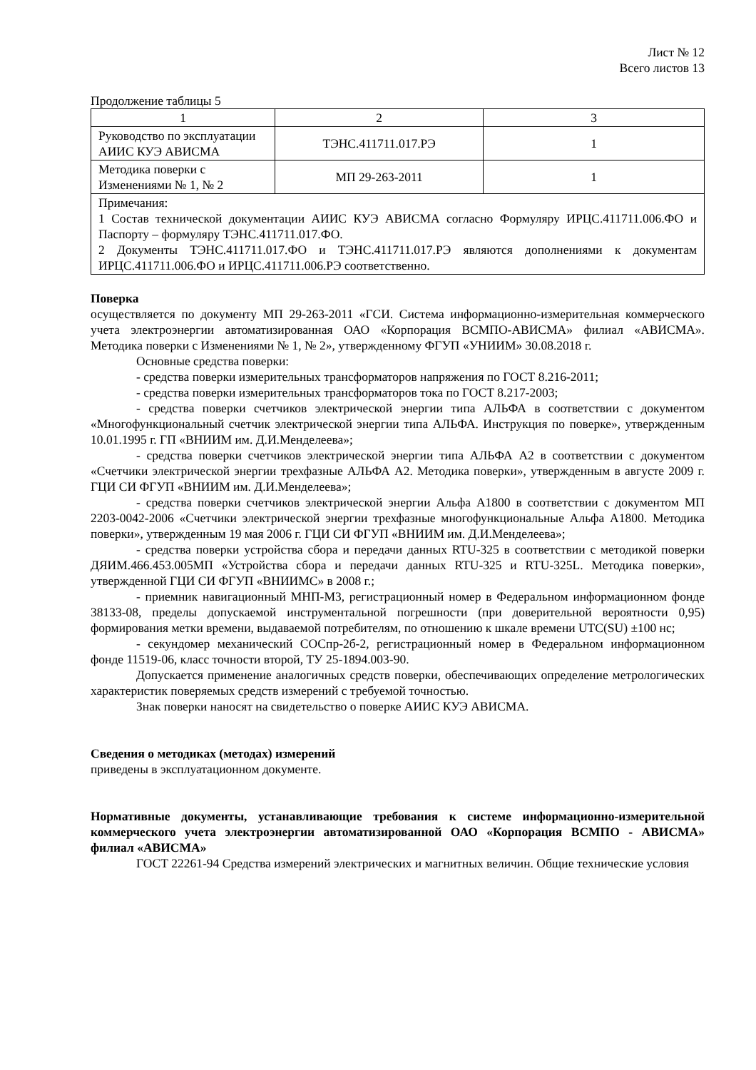Лист № 12
Всего листов 13
Продолжение таблицы 5
| 1 | 2 | 3 |
| Руководство по эксплуатации АИИС КУЭ АВИСМА | ТЭНС.411711.017.РЭ | 1 |
| Методика поверки с Изменениями № 1, № 2 | МП 29-263-2011 | 1 |
| Примечания: 1 Состав технической документации АИИС КУЭ АВИСМА согласно Формуляру ИРЦС.411711.006.ФО и Паспорту – формуляру ТЭНС.411711.017.ФО. 2 Документы ТЭНС.411711.017.ФО и ТЭНС.411711.017.РЭ являются дополнениями к документам ИРЦС.411711.006.ФО и ИРЦС.411711.006.РЭ соответственно. | | |
Поверка
осуществляется по документу МП 29-263-2011 «ГСИ. Система информационно-измерительная коммерческого учета электроэнергии автоматизированная ОАО «Корпорация ВСМПО-АВИСМА» филиал «АВИСМА». Методика поверки с Изменениями № 1, № 2», утвержденному ФГУП «УНИИМ» 30.08.2018 г.
Основные средства поверки:
- средства поверки измерительных трансформаторов напряжения по ГОСТ 8.216-2011;
- средства поверки измерительных трансформаторов тока по ГОСТ 8.217-2003;
- средства поверки счетчиков электрической энергии типа АЛЬФА в соответствии с документом «Многофункциональный счетчик электрической энергии типа АЛЬФА. Инструкция по поверке», утвержденным 10.01.1995 г. ГП «ВНИИМ им. Д.И.Менделеева»;
- средства поверки счетчиков электрической энергии типа АЛЬФА А2 в соответствии с документом «Счетчики электрической энергии трехфазные АЛЬФА А2. Методика поверки», утвержденным в августе 2009 г. ГЦИ СИ ФГУП «ВНИИМ им. Д.И.Менделеева»;
- средства поверки счетчиков электрической энергии Альфа А1800 в соответствии с документом МП 2203-0042-2006 «Счетчики электрической энергии трехфазные многофункциональные Альфа А1800. Методика поверки», утвержденным 19 мая 2006 г. ГЦИ СИ ФГУП «ВНИИМ им. Д.И.Менделеева»;
- средства поверки устройства сбора и передачи данных RTU-325 в соответствии с методикой поверки ДЯИМ.466.453.005МП «Устройства сбора и передачи данных RTU-325 и RTU-325L. Методика поверки», утвержденной ГЦИ СИ ФГУП «ВНИИМС» в 2008 г.;
- приемник навигационный МНП-М3, регистрационный номер в Федеральном информационном фонде 38133-08, пределы допускаемой инструментальной погрешности (при доверительной вероятности 0,95) формирования метки времени, выдаваемой потребителям, по отношению к шкале времени UTC(SU) ±100 нс;
- секундомер механический СОСпр-2б-2, регистрационный номер в Федеральном информационном фонде 11519-06, класс точности второй, ТУ 25-1894.003-90.
Допускается применение аналогичных средств поверки, обеспечивающих определение метрологических характеристик поверяемых средств измерений с требуемой точностью.
Знак поверки наносят на свидетельство о поверке АИИС КУЭ АВИСМА.
Сведения о методиках (методах) измерений
приведены в эксплуатационном документе.
Нормативные документы, устанавливающие требования к системе информационно-измерительной коммерческого учета электроэнергии автоматизированной ОАО «Корпорация ВСМПО - АВИСМА» филиал «АВИСМА»
ГОСТ 22261-94 Средства измерений электрических и магнитных величин. Общие технические условия